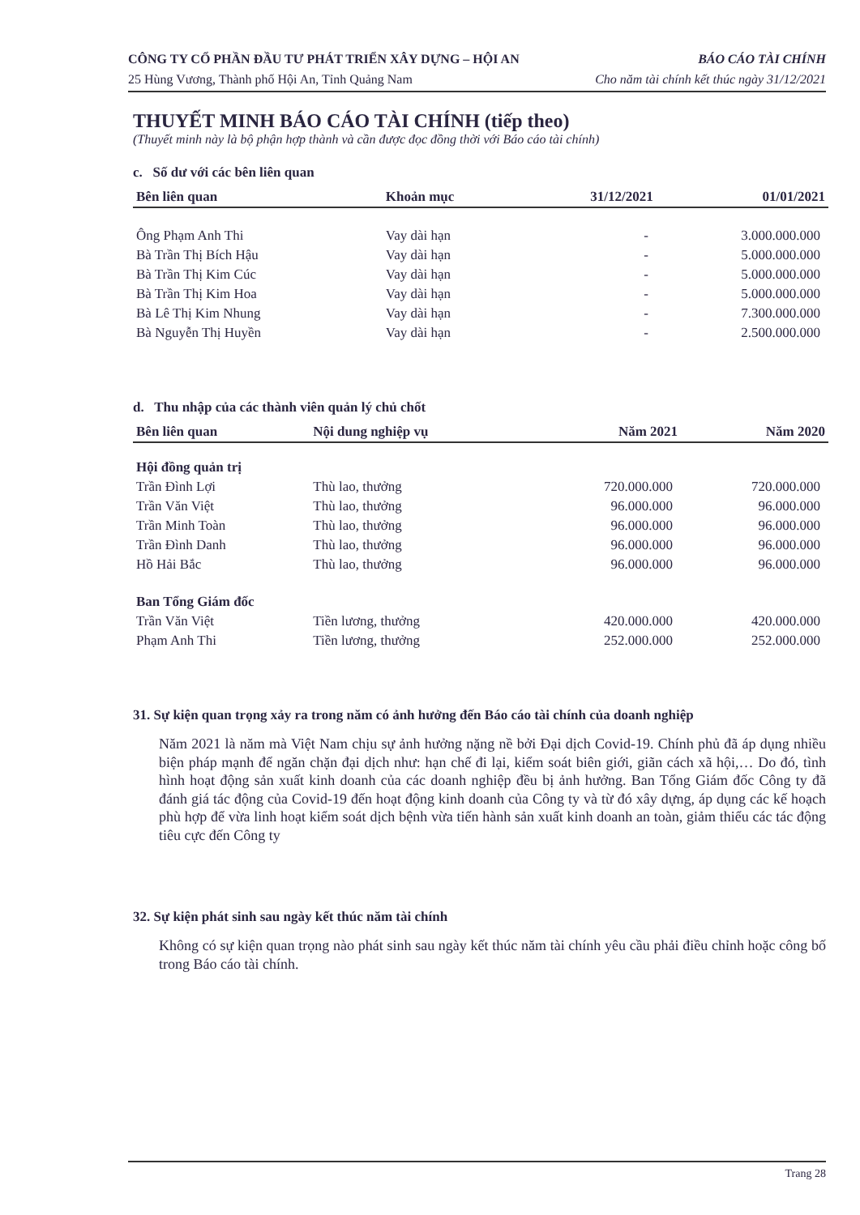CÔNG TY CỔ PHẦN ĐẦU TƯ PHÁT TRIỂN XÂY DỰNG – HỘI AN
25 Hùng Vương, Thành phố Hội An, Tỉnh Quảng Nam
BÁO CÁO TÀI CHÍNH
Cho năm tài chính kết thúc ngày 31/12/2021
THUYẾT MINH BÁO CÁO TÀI CHÍNH (tiếp theo)
(Thuyết minh này là bộ phận hợp thành và cần được đọc đồng thời với Báo cáo tài chính)
c. Số dư với các bên liên quan
| Bên liên quan | Khoản mục | 31/12/2021 | 01/01/2021 |
| --- | --- | --- | --- |
| Ông Phạm Anh Thi | Vay dài hạn | - | 3.000.000.000 |
| Bà Trần Thị Bích Hậu | Vay dài hạn | - | 5.000.000.000 |
| Bà Trần Thị Kim Cúc | Vay dài hạn | - | 5.000.000.000 |
| Bà Trần Thị Kim Hoa | Vay dài hạn | - | 5.000.000.000 |
| Bà Lê Thị Kim Nhung | Vay dài hạn | - | 7.300.000.000 |
| Bà Nguyễn Thị Huyền | Vay dài hạn | - | 2.500.000.000 |
d. Thu nhập của các thành viên quản lý chủ chốt
| Bên liên quan | Nội dung nghiệp vụ | Năm 2021 | Năm 2020 |
| --- | --- | --- | --- |
| Hội đồng quản trị | | | |
| Trần Đình Lợi | Thù lao, thưởng | 720.000.000 | 720.000.000 |
| Trần Văn Việt | Thù lao, thưởng | 96.000.000 | 96.000.000 |
| Trần Minh Toàn | Thù lao, thưởng | 96.000.000 | 96.000.000 |
| Trần Đình Danh | Thù lao, thưởng | 96.000.000 | 96.000.000 |
| Hồ Hải Bắc | Thù lao, thưởng | 96.000.000 | 96.000.000 |
| Ban Tổng Giám đốc | | | |
| Trần Văn Việt | Tiền lương, thưởng | 420.000.000 | 420.000.000 |
| Phạm Anh Thi | Tiền lương, thưởng | 252.000.000 | 252.000.000 |
31. Sự kiện quan trọng xảy ra trong năm có ảnh hưởng đến Báo cáo tài chính của doanh nghiệp
Năm 2021 là năm mà Việt Nam chịu sự ảnh hưởng nặng nề bởi Đại dịch Covid-19. Chính phủ đã áp dụng nhiều biện pháp mạnh để ngăn chặn đại dịch như: hạn chế đi lại, kiểm soát biên giới, giãn cách xã hội,… Do đó, tình hình hoạt động sản xuất kinh doanh của các doanh nghiệp đều bị ảnh hưởng. Ban Tổng Giám đốc Công ty đã đánh giá tác động của Covid-19 đến hoạt động kinh doanh của Công ty và từ đó xây dựng, áp dụng các kế hoạch phù hợp để vừa linh hoạt kiểm soát dịch bệnh vừa tiến hành sản xuất kinh doanh an toàn, giảm thiểu các tác động tiêu cực đến Công ty
32. Sự kiện phát sinh sau ngày kết thúc năm tài chính
Không có sự kiện quan trọng nào phát sinh sau ngày kết thúc năm tài chính yêu cầu phải điều chỉnh hoặc công bố trong Báo cáo tài chính.
Trang 28